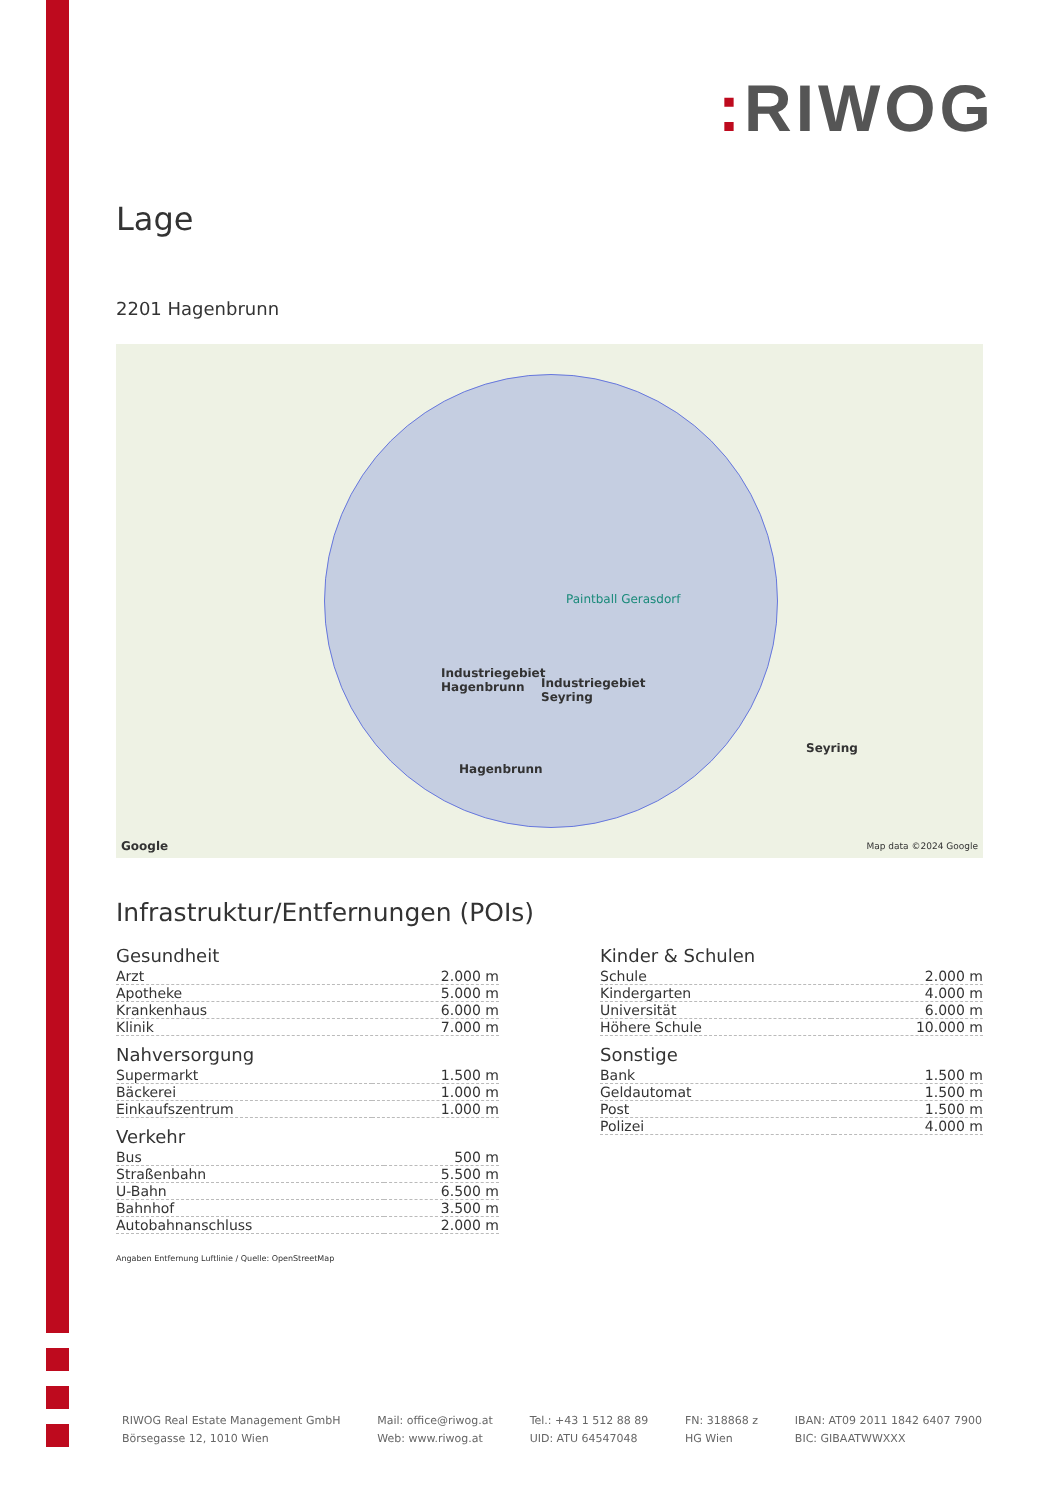: RIWOG
Lage
2201 Hagenbrunn
Paintball Gerasdorf
Industriegebiet
Hagenbrunn
Industriegebiet
Seyring
Hagenbrunn
Seyring
Google Map data ©2024 Google
Infrastruktur/Entfernungen (POIs)
Gesundheit
| Arzt | 2.000 m |
| Apotheke | 5.000 m |
| Krankenhaus | 6.000 m |
| Klinik | 7.000 m |
Nahversorgung
| Supermarkt | 1.500 m |
| Bäckerei | 1.000 m |
| Einkaufszentrum | 1.000 m |
Verkehr
| Bus | 500 m |
| Straßenbahn | 5.500 m |
| U-Bahn | 6.500 m |
| Bahnhof | 3.500 m |
| Autobahnanschluss | 2.000 m |
Kinder & Schulen
| Schule | 2.000 m |
| Kindergarten | 4.000 m |
| Universität | 6.000 m |
| Höhere Schule | 10.000 m |
Sonstige
| Bank | 1.500 m |
| Geldautomat | 1.500 m |
| Post | 1.500 m |
| Polizei | 4.000 m |
Angaben Entfernung Luftlinie / Quelle: OpenStreetMap
RIWOG Real Estate Management GmbH
Börsegasse 12, 1010 Wien
Mail: office@riwog.at
Web: www.riwog.at
Tel.: +43 1 512 88 89
UID: ATU 64547048
FN: 318868 z
HG Wien
IBAN: AT09 2011 1842 6407 7900
BIC: GIBAATWWXXX